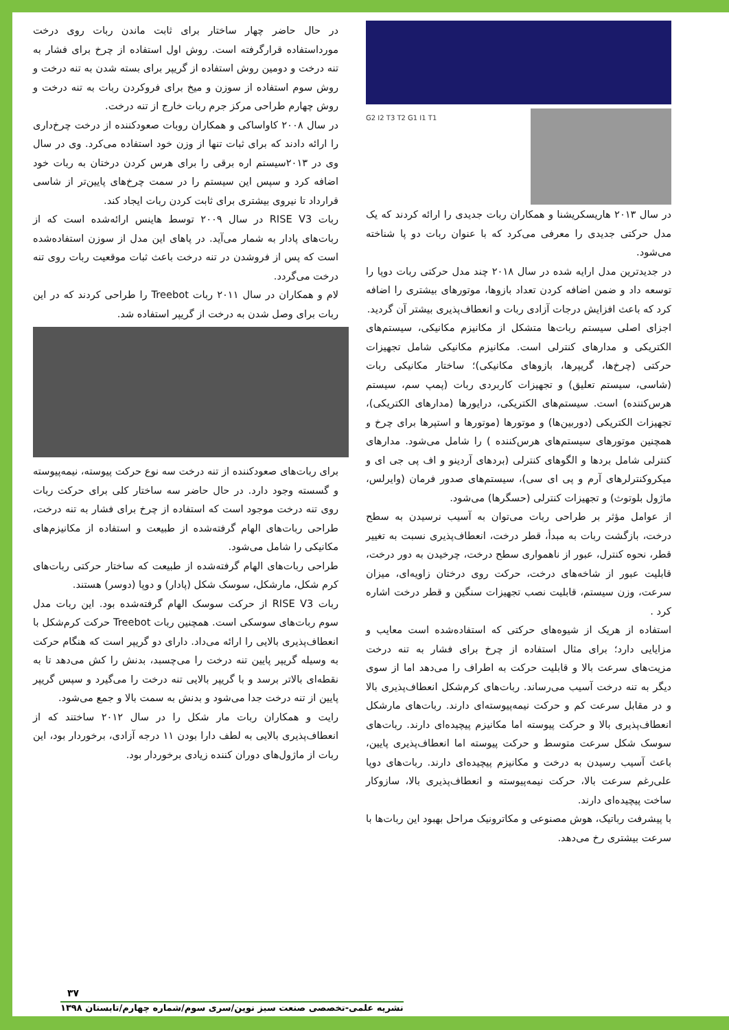در حال حاضر چهار ساختار برای ثابت ماندن ربات روی درخت مورداستفاده قرارگرفته است. روش اول استفاده از چرخ برای فشار به تنه درخت و دومین روش استفاده از گریپر برای بسته شدن به تنه درخت و روش سوم استفاده از سوزن و میخ برای فروکردن ربات به تنه درخت و روش چهارم طراحی مرکز جرم ربات خارج از تنه درخت.
در سال ۲۰۰۸ کاواساکی و همکاران روبات صعودکننده از درخت چرخ‌داری را ارائه دادند که برای ثبات تنها از وزن خود استفاده می‌کرد. وی در سال وی در ۲۰۱۳سیستم اره برقی را برای هرس کردن درختان به ربات خود اضافه کرد و سپس این سیستم را در سمت چرخ‌های پایین‌تر از شاسی قرارداد تا نیروی بیشتری برای ثابت کردن ربات ایجاد کند.
ربات RISE V3 در سال ۲۰۰۹ توسط هاینس ارائه‌شده است که از ربات‌های پادار به شمار می‌آید. در پاهای این مدل از سوزن استفاده‌شده است که پس از فروشدن در تنه درخت باعث ثبات موقعیت ربات روی تنه درخت می‌گردد.
لام و همکاران در سال ۲۰۱۱ ربات Treebot را طراحی کردند که در این ربات برای وصل شدن به درخت از گریپر استفاده شد.
برای ربات‌های صعودکننده از تنه درخت سه نوع حرکت پیوسته، نیمه‌پیوسته و گسسته وجود دارد. در حال حاضر سه ساختار کلی برای حرکت ربات روی تنه درخت موجود است که استفاده از چرخ برای فشار به تنه درخت، طراحی ربات‌های الهام گرفته‌شده از طبیعت و استفاده از مکانیزم‌های مکانیکی را شامل می‌شود.
طراحی ربات‌های الهام گرفته‌شده از طبیعت که ساختار حرکتی ربات‌های کرم شکل، مارشکل، سوسک شکل (پادار) و دوپا (دوسر) هستند.
ربات RISE V3 از حرکت سوسک الهام گرفته‌شده بود. این ربات مدل سوم ربات‌های سوسکی است. همچنین ربات Treebot حرکت کرم‌شکل با انعطاف‌پذیری بالایی را ارائه می‌داد. دارای دو گریپر است که هنگام حرکت به وسیله گریپر پایین تنه درخت را می‌چسبد، بدنش را کش می‌دهد تا به نقطه‌ای بالاتر برسد و با گریپر بالایی تنه درخت را می‌گیرد و سپس گریپر پایین از تنه درخت جدا می‌شود و بدنش به سمت بالا و جمع می‌شود.
رایت و همکاران ربات مار شکل را در سال ۲۰۱۲ ساختند که از انعطاف‌پذیری بالایی به لطف دارا بودن ۱۱ درجه آزادی، برخوردار بود، این ربات از ماژول‌های دوران کننده زیادی برخوردار بود.
G2 I2 T3 T2 G1 I1 T1
در سال ۲۰۱۳ هاریسکریشنا و همکاران ربات جدیدی را ارائه کردند که یک مدل حرکتی جدیدی را معرفی می‌کرد که با عنوان ربات دو پا شناخته می‌شود.
در جدیدترین مدل ارایه شده در سال ۲۰۱۸ چند مدل حرکتی ربات دوپا را توسعه داد و ضمن اضافه کردن تعداد بازوها، موتورهای بیشتری را اضافه کرد که باعث افزایش درجات آزادی ربات و انعطاف‌پذیری بیشتر آن گردید.
اجزای اصلی سیستم ربات‌ها متشکل از مکانیزم مکانیکی، سیستم‌های الکتریکی و مدارهای کنترلی است. مکانیزم مکانیکی شامل تجهیزات حرکتی (چرخ‌ها، گریپرها، بازوهای مکانیکی)؛ ساختار مکانیکی ربات (شاسی، سیستم تعلیق) و تجهیزات کاربردی ربات (پمپ سم، سیستم هرس‌کننده) است. سیستم‌های الکتریکی، درایورها (مدارهای الکتریکی)، تجهیزات الکتریکی (دوربین‌ها) و موتورها (موتورها و استپرها برای چرخ و همچنین موتورهای سیستم‌های هرس‌کننده ) را شامل می‌شود. مدارهای کنترلی شامل بردها و الگوهای کنترلی (بردهای آردینو و اف پی جی ای و میکروکنترلرهای آرم و پی ای سی)، سیستم‌های صدور فرمان (وایرلس، ماژول بلوتوث) و تجهیزات کنترلی (حسگرها) می‌شود.
از عوامل مؤثر بر طراحی ربات می‌توان به آسیب نرسیدن به سطح درخت، بازگشت ربات به مبدأ، قطر درخت، انعطاف‌پذیری نسبت به تغییر قطر، نحوه کنترل، عبور از ناهمواری سطح درخت، چرخیدن به دور درخت، قابلیت عبور از شاخه‌های درخت، حرکت روی درختان زاویه‌ای، میزان سرعت، وزن سیستم، قابلیت نصب تجهیزات سنگین و قطر درخت اشاره کرد .
استفاده از هریک از شیوه‌های حرکتی که استفاده‌شده است معایب و مزایایی دارد؛ برای مثال استفاده از چرخ برای فشار به تنه درخت مزیت‌های سرعت بالا و قابلیت حرکت به اطراف را می‌دهد اما از سوی دیگر به تنه درخت آسیب می‌رساند. ربات‌های کرم‌شکل انعطاف‌پذیری بالا و در مقابل سرعت کم و حرکت نیمه‌پیوسته‌ای دارند. ربات‌های مارشکل انعطاف‌پذیری بالا و حرکت پیوسته اما مکانیزم پیچیده‌ای دارند. ربات‌های سوسک شکل سرعت متوسط و حرکت پیوسته اما انعطاف‌پذیری پایین، باعث آسیب رسیدن به درخت و مکانیزم پیچیده‌ای دارند. ربات‌های دوپا علی‌رغم سرعت بالا، حرکت نیمه‌پیوسته و انعطاف‌پذیری بالا، سازوکار ساخت پیچیده‌ای دارند.
با پیشرفت رباتیک، هوش مصنوعی و مکاترونیک مراحل بهبود این ربات‌ها با سرعت بیشتری رخ می‌دهد.
۳۷
نشریه علمی-تخصصی صنعت سبز نوین/سری سوم/شماره چهارم/تابستان ۱۳۹۸